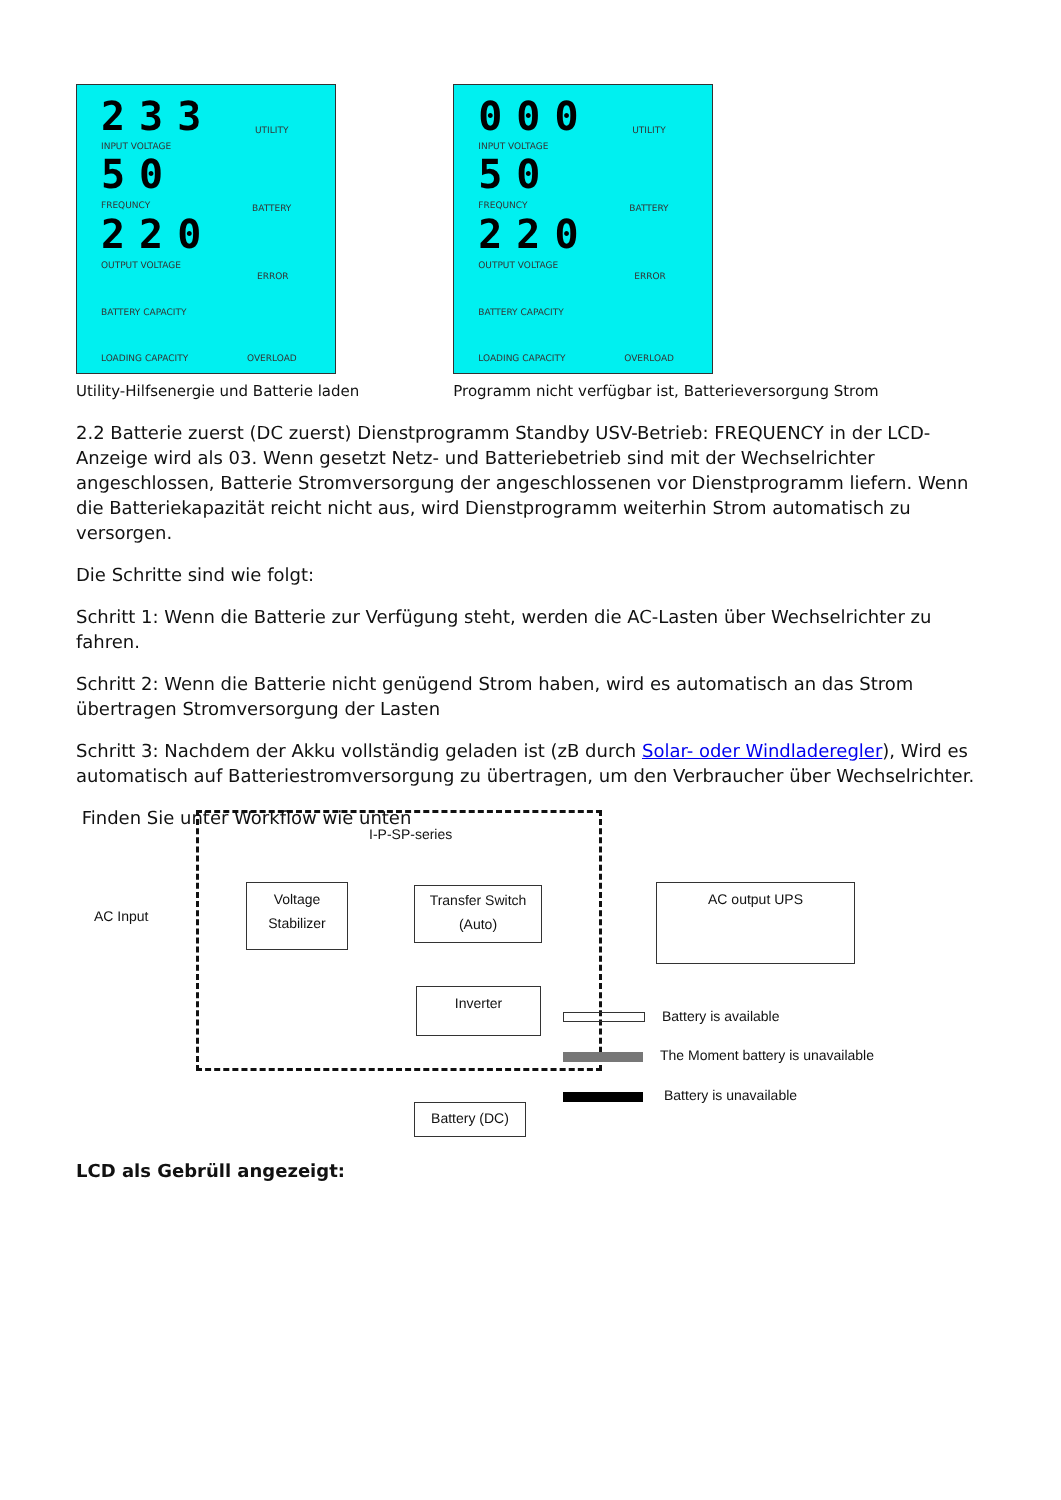233
INPUT VOLTAGE
50
FREQUNCY
220
OUTPUT VOLTAGE
BATTERY CAPACITY
LOADING CAPACITY
UTILITY
BATTERY
ERROR
OVERLOAD
Utility-Hilfsenergie und Batterie laden
000
INPUT VOLTAGE
50
FREQUNCY
220
OUTPUT VOLTAGE
BATTERY CAPACITY
LOADING CAPACITY
UTILITY
BATTERY
ERROR
OVERLOAD
Programm nicht verfügbar ist, Batterieversorgung Strom
2.2 Batterie zuerst (DC zuerst) Dienstprogramm Standby USV-Betrieb: FREQUENCY in der LCD-Anzeige wird als 03. Wenn gesetzt Netz- und Batteriebetrieb sind mit der Wechselrichter angeschlossen, Batterie Stromversorgung der angeschlossenen vor Dienstprogramm liefern. Wenn die Batteriekapazität reicht nicht aus, wird Dienstprogramm weiterhin Strom automatisch zu versorgen.
Die Schritte sind wie folgt:
Schritt 1: Wenn die Batterie zur Verfügung steht, werden die AC-Lasten über Wechselrichter zu fahren.
Schritt 2: Wenn die Batterie nicht genügend Strom haben, wird es automatisch an das Strom übertragen Stromversorgung der Lasten
Schritt 3: Nachdem der Akku vollständig geladen ist (zB durch Solar- oder Windladeregler), Wird es automatisch auf Batteriestromversorgung zu übertragen, um den Verbraucher über Wechselrichter.
Finden Sie unter Workflow wie unten
I-P-SP-series
AC Input
Voltage
Stabilizer
Transfer Switch
(Auto)
AC output UPS
Inverter
Battery (DC)
Battery is available
The Moment battery is unavailable
Battery is unavailable
LCD als Gebrüll angezeigt: